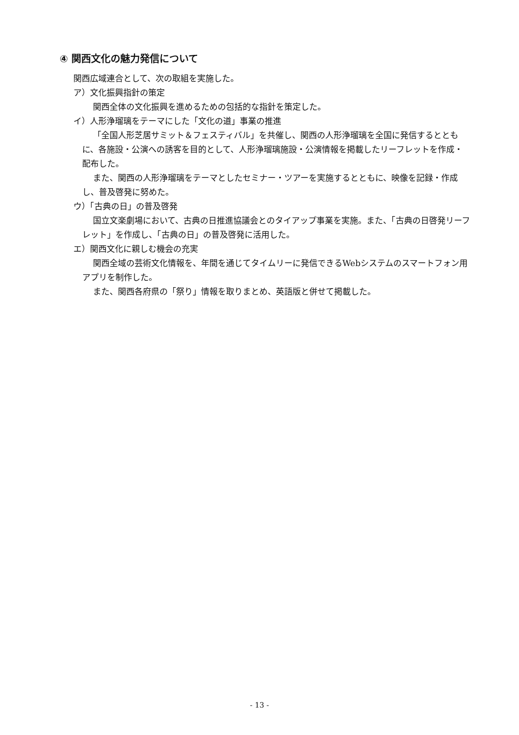④ 関西文化の魅力発信について
関西広域連合として、次の取組を実施した。
ア）文化振興指針の策定
関西全体の文化振興を進めるための包括的な指針を策定した。
イ）人形浄瑠璃をテーマにした「文化の道」事業の推進
「全国人形芝居サミット＆フェスティバル」を共催し、関西の人形浄瑠璃を全国に発信するとともに、各施設・公演への誘客を目的として、人形浄瑠璃施設・公演情報を掲載したリーフレットを作成・配布した。
また、関西の人形浄瑠璃をテーマとしたセミナー・ツアーを実施するとともに、映像を記録・作成し、普及啓発に努めた。
ウ）「古典の日」の普及啓発
国立文楽劇場において、古典の日推進協議会とのタイアップ事業を実施。また、「古典の日啓発リーフレット」を作成し、「古典の日」の普及啓発に活用した。
エ）関西文化に親しむ機会の充実
関西全域の芸術文化情報を、年間を通じてタイムリーに発信できるWebシステムのスマートフォン用アプリを制作した。
また、関西各府県の「祭り」情報を取りまとめ、英語版と併せて掲載した。
- 13 -